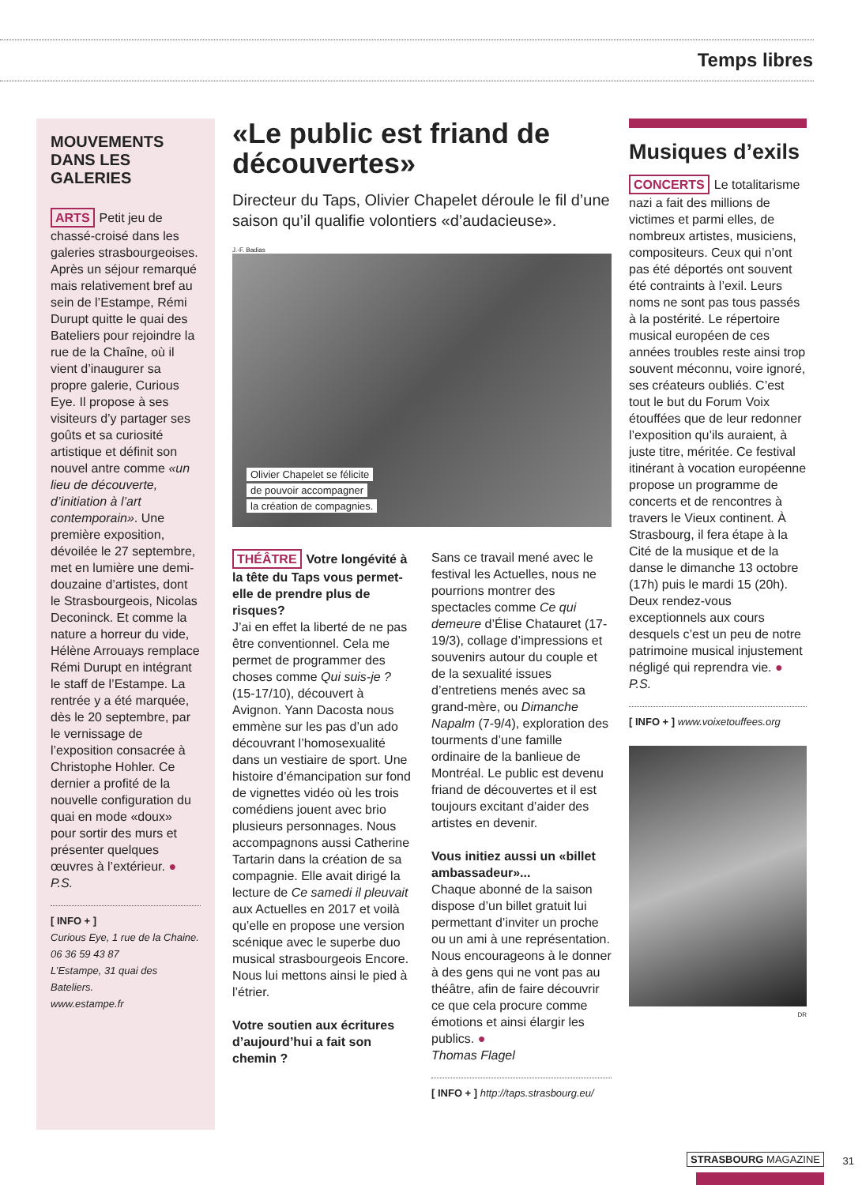Temps libres
MOUVEMENTS DANS LES GALERIES
ARTS Petit jeu de chassé-croisé dans les galeries strasbourgeoises. Après un séjour remarqué mais relativement bref au sein de l’Estampe, Rémi Durupt quitte le quai des Bateliers pour rejoindre la rue de la Chaîne, où il vient d’inaugurer sa propre galerie, Curious Eye. Il propose à ses visiteurs d’y partager ses goûts et sa curiosité artistique et définit son nouvel antre comme «un lieu de découverte, d’initiation à l’art contemporain». Une première exposition, dévoilée le 27 septembre, met en lumière une demi-douzaine d’artistes, dont le Strasbourgeois, Nicolas Deconinck. Et comme la nature a horreur du vide, Hélène Arrouays remplace Rémi Durupt en intégrant le staff de l’Estampe. La rentrée y a été marquée, dès le 20 septembre, par le vernissage de l’exposition consacrée à Christophe Hohler. Ce dernier a profité de la nouvelle configuration du quai en mode «doux» pour sortir des murs et présenter quelques œuvres à l’extérieur. ● P.S.
[ INFO + ]
Curious Eye, 1 rue de la Chaine.
06 36 59 43 87
L’Estampe, 31 quai des Bateliers.
www.estampe.fr
«Le public est friand de découvertes»
Directeur du Taps, Olivier Chapelet déroule le fil d’une saison qu’il qualifie volontiers «d’audacieuse».
J.-F. Badias
Olivier Chapelet se félicite
de pouvoir accompagner
la création de compagnies.
THÉÂTRE Votre longévité à la tête du Taps vous permet-elle de prendre plus de risques?
J’ai en effet la liberté de ne pas être conventionnel. Cela me permet de programmer des choses comme Qui suis-je ? (15-17/10), découvert à Avignon. Yann Dacosta nous emmène sur les pas d’un ado découvrant l’homosexualité dans un vestiaire de sport. Une histoire d’émancipation sur fond de vignettes vidéo où les trois comédiens jouent avec brio plusieurs personnages. Nous accompagnons aussi Catherine Tartarin dans la création de sa compagnie. Elle avait dirigé la lecture de Ce samedi il pleuvait aux Actuelles en 2017 et voilà qu’elle en propose une version scénique avec le superbe duo musical strasbourgeois Encore. Nous lui mettons ainsi le pied à l’étrier.
Votre soutien aux écritures d’aujourd’hui a fait son chemin ?
Sans ce travail mené avec le festival les Actuelles, nous ne pourrions montrer des spectacles comme Ce qui demeure d’Élise Chatauret (17-19/3), collage d’impressions et souvenirs autour du couple et de la sexualité issues d’entretiens menés avec sa grand-mère, ou Dimanche Napalm (7-9/4), exploration des tourments d’une famille ordinaire de la banlieue de Montréal. Le public est devenu friand de découvertes et il est toujours excitant d’aider des artistes en devenir.
Vous initiez aussi un «billet ambassadeur»...
Chaque abonné de la saison dispose d’un billet gratuit lui permettant d’inviter un proche ou un ami à une représentation. Nous encourageons à le donner à des gens qui ne vont pas au théâtre, afin de faire découvrir ce que cela procure comme émotions et ainsi élargir les publics. ●
Thomas Flagel
[ INFO + ] http://taps.strasbourg.eu/
Musiques d’exils
CONCERTS Le totalitarisme nazi a fait des millions de victimes et parmi elles, de nombreux artistes, musiciens, compositeurs. Ceux qui n’ont pas été déportés ont souvent été contraints à l’exil. Leurs noms ne sont pas tous passés à la postérité. Le répertoire musical européen de ces années troubles reste ainsi trop souvent méconnu, voire ignoré, ses créateurs oubliés. C’est tout le but du Forum Voix étouffées que de leur redonner l’exposition qu’ils auraient, à juste titre, méritée. Ce festival itinérant à vocation européenne propose un programme de concerts et de rencontres à travers le Vieux continent. À Strasbourg, il fera étape à la Cité de la musique et de la danse le dimanche 13 octobre (17h) puis le mardi 15 (20h). Deux rendez-vous exceptionnels aux cours desquels c’est un peu de notre patrimoine musical injustement négligé qui reprendra vie. ● P.S.
[ INFO + ] www.voixetouffees.org
DR
STRASBOURG MAGAZINE 31